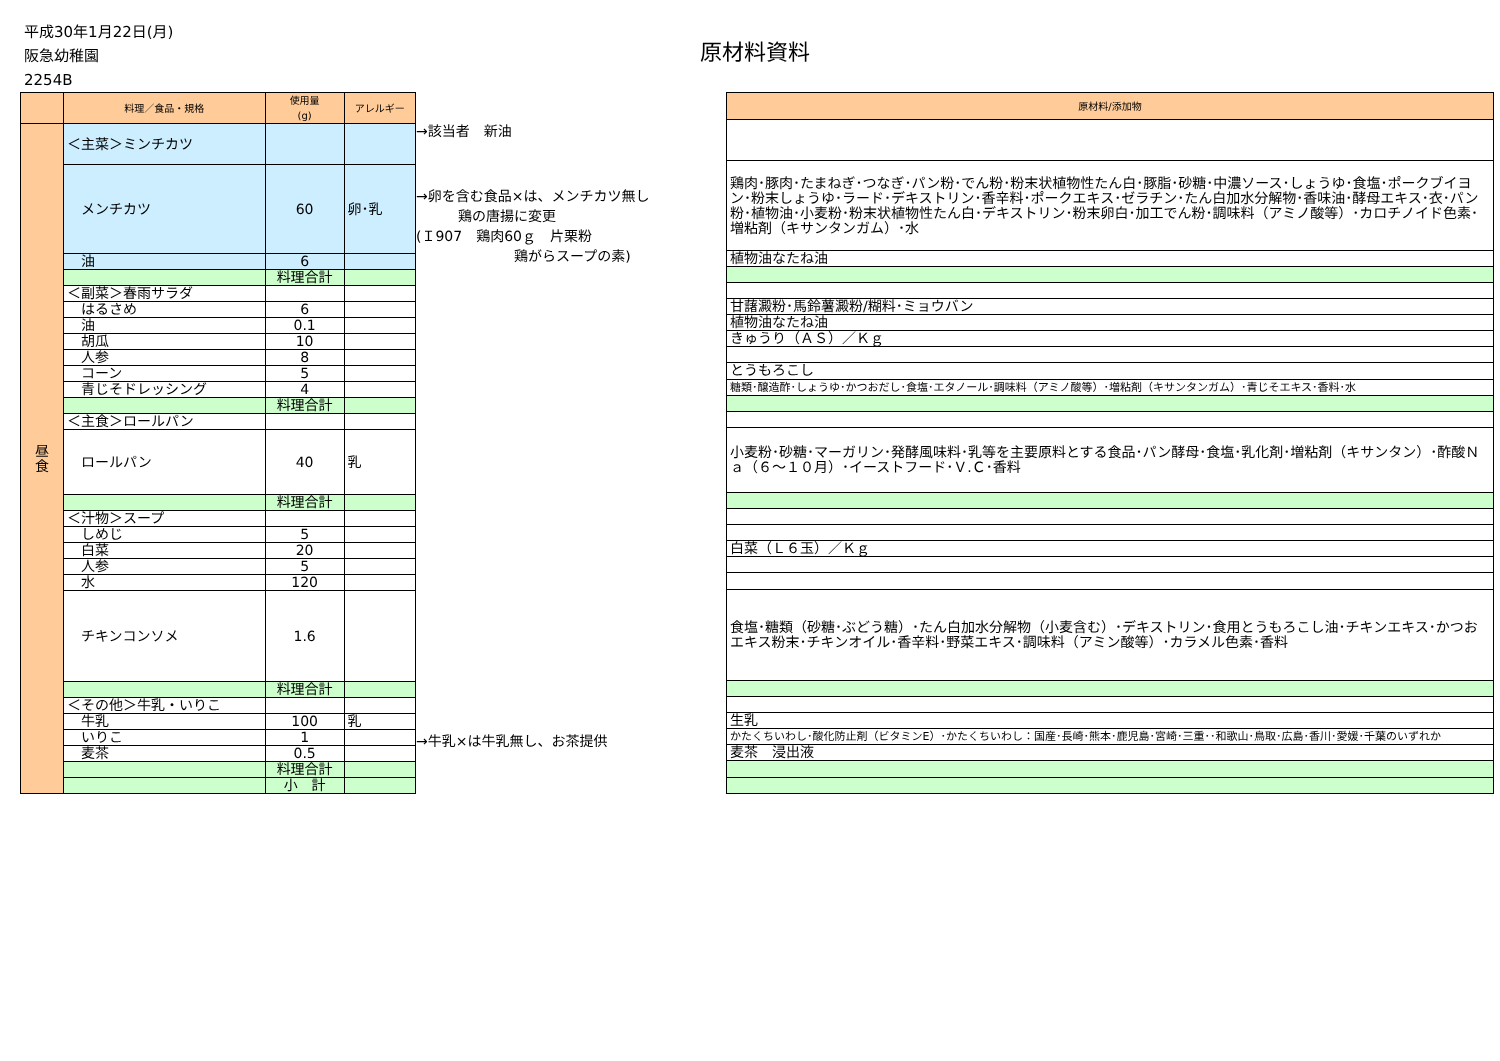平成30年1月22日(月)
阪急幼稚園
2254B
原材料資料
| | 料理／食品・規格 | 使用量 (g) | アレルギー |
| --- | --- | --- | --- |
| 昼 食 | ＜主菜＞ミンチカツ | | |
| | メンチカツ | 60 | 卵･乳 |
| | 油 | 6 | |
| | | 料理合計 | |
| | ＜副菜＞春雨サラダ | | |
| | はるさめ | 6 | |
| | 油 | 0.1 | |
| | 胡瓜 | 10 | |
| | 人参 | 8 | |
| | コーン | 5 | |
| | 青じそドレッシング | 4 | |
| | | 料理合計 | |
| | ＜主食＞ロールパン | | |
| | ロールパン | 40 | 乳 |
| | | 料理合計 | |
| | ＜汁物＞スープ | | |
| | しめじ | 5 | |
| | 白菜 | 20 | |
| | 人参 | 5 | |
| | 水 | 120 | |
| | チキンコンソメ | 1.6 | |
| | | 料理合計 | |
| | ＜その他＞牛乳・いりこ | | |
| | 牛乳 | 100 | 乳 |
| | いりこ | 1 | |
| | 麦茶 | 0.5 | |
| | | 料理合計 | |
| | | 小 計 | |
→該当者　新油
→卵を含む食品×は、メンチカツ無し
　　　鶏の唐揚に変更
(Ｉ907　鶏肉60ｇ　片栗粉
　　　　　　　鶏がらスープの素)
→牛乳×は牛乳無し、お茶提供
| 原材料/添加物 |
| --- |
| 鶏肉･豚肉･たまねぎ･つなぎ･パン粉･でん粉･粉末状植物性たん白･豚脂･砂糖･中濃ソース･しょうゆ･食塩･ポークブイヨン･粉末しょうゆ･ラード･デキストリン･香辛料･ポークエキス･ゼラチン･たん白加水分解物･香味油･酵母エキス･衣･パン粉･植物油･小麦粉･粉末状植物性たん白･デキストリン･粉末卵白･加工でん粉･調味料（アミノ酸等）･カロチノイド色素･増粘剤（キサンタンガム）･水 |
| 植物油なたね油 |
| 甘藷澱粉･馬鈴薯澱粉/糊料･ミョウバン |
| 植物油なたね油 |
| きゅうり（ＡＳ）／Ｋｇ |
| とうもろこし |
| 糖類･醸造酢･しょうゆ･かつおだし･食塩･エタノール･調味料（アミノ酸等）･増粘剤（キサンタンガム）･青じそエキス･香料･水 |
| 小麦粉･砂糖･マーガリン･発酵風味料･乳等を主要原料とする食品･パン酵母･食塩･乳化剤･増粘剤（キサンタン）･酢酸Ｎａ（６～１０月）･イーストフード･Ｖ.Ｃ･香料 |
| 白菜（Ｌ６玉）／Ｋｇ |
| 食塩･糖類（砂糖･ぶどう糖）･たん白加水分解物（小麦含む）･デキストリン･食用とうもろこし油･チキンエキス･かつおエキス粉末･チキンオイル･香辛料･野菜エキス･調味料（アミン酸等）･カラメル色素･香料 |
| 生乳 |
| かたくちいわし･酸化防止剤（ビタミンE）･かたくちいわし：国産･長崎･熊本･鹿児島･宮崎･三重･･和歌山･鳥取･広島･香川･愛媛･千葉のいずれか |
| 麦茶 浸出液 |